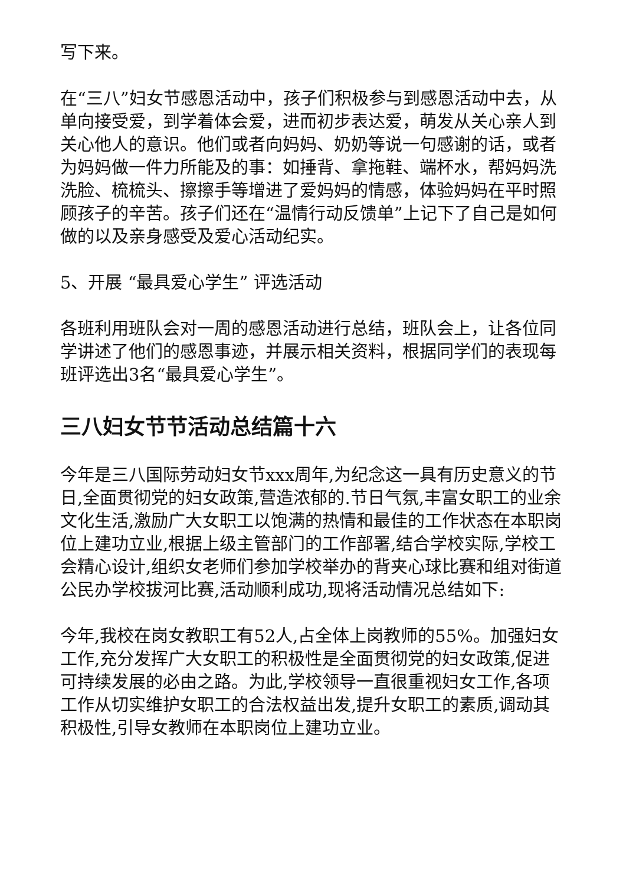写下来。
在“三八”妇女节感恩活动中，孩子们积极参与到感恩活动中去，从单向接受爱，到学着体会爱，进而初步表达爱，萌发从关心亲人到关心他人的意识。他们或者向妈妈、奶奶等说一句感谢的话，或者为妈妈做一件力所能及的事：如捶背、拿拖鞋、端杯水，帮妈妈洗洗脸、梳梳头、擦擦手等增进了爱妈妈的情感，体验妈妈在平时照顾孩子的辛苦。孩子们还在“温情行动反馈单”上记下了自己是如何做的以及亲身感受及爱心活动纪实。
5、开展 “最具爱心学生” 评选活动
各班利用班队会对一周的感恩活动进行总结，班队会上，让各位同学讲述了他们的感恩事迹，并展示相关资料，根据同学们的表现每班评选出3名“最具爱心学生”。
三八妇女节节活动总结篇十六
今年是三八国际劳动妇女节xxx周年,为纪念这一具有历史意义的节日,全面贯彻党的妇女政策,营造浓郁的.节日气氛,丰富女职工的业余文化生活,激励广大女职工以饱满的热情和最佳的工作状态在本职岗位上建功立业,根据上级主管部门的工作部署,结合学校实际,学校工会精心设计,组织女老师们参加学校举办的背夹心球比赛和组对街道公民办学校拔河比赛,活动顺利成功,现将活动情况总结如下:
今年,我校在岗女教职工有52人,占全体上岗教师的55%。加强妇女工作,充分发挥广大女职工的积极性是全面贯彻党的妇女政策,促进可持续发展的必由之路。为此,学校领导一直很重视妇女工作,各项工作从切实维护女职工的合法权益出发,提升女职工的素质,调动其积极性,引导女教师在本职岗位上建功立业。